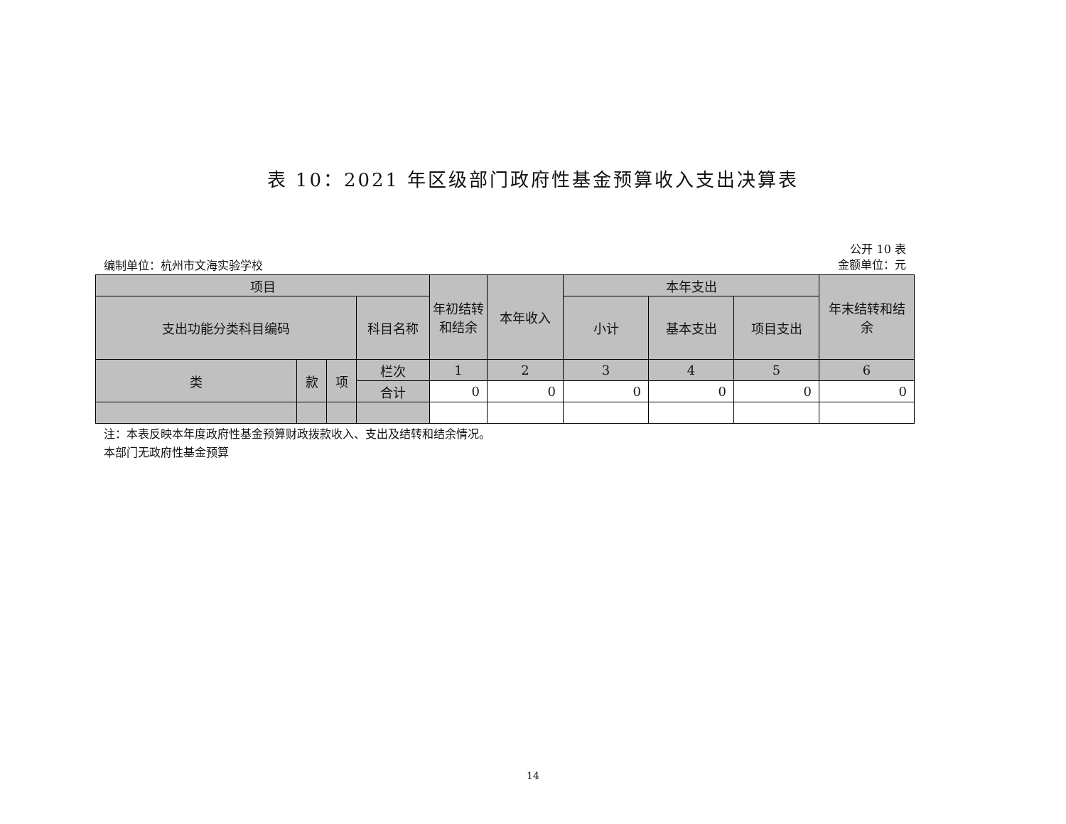表 10：2021 年区级部门政府性基金预算收入支出决算表
编制单位：杭州市文海实验学校
公开 10 表
金额单位：元
| 项目 | | | | 年初结转和结余 | 本年收入 | 本年支出 | | | 年末结转和结余 |
| --- | --- | --- | --- | --- | --- | --- | --- | --- | --- |
| 支出功能分类科目编码 | | | 科目名称 | | | 小计 | 基本支出 | 项目支出 | |
| 类 | 款 | 项 | 栏次 | 1 | 2 | 3 | 4 | 5 | 6 |
| | | | 合计 | 0 | 0 | 0 | 0 | 0 | 0 |
注：本表反映本年度政府性基金预算财政拨款收入、支出及结转和结余情况。
本部门无政府性基金预算
14